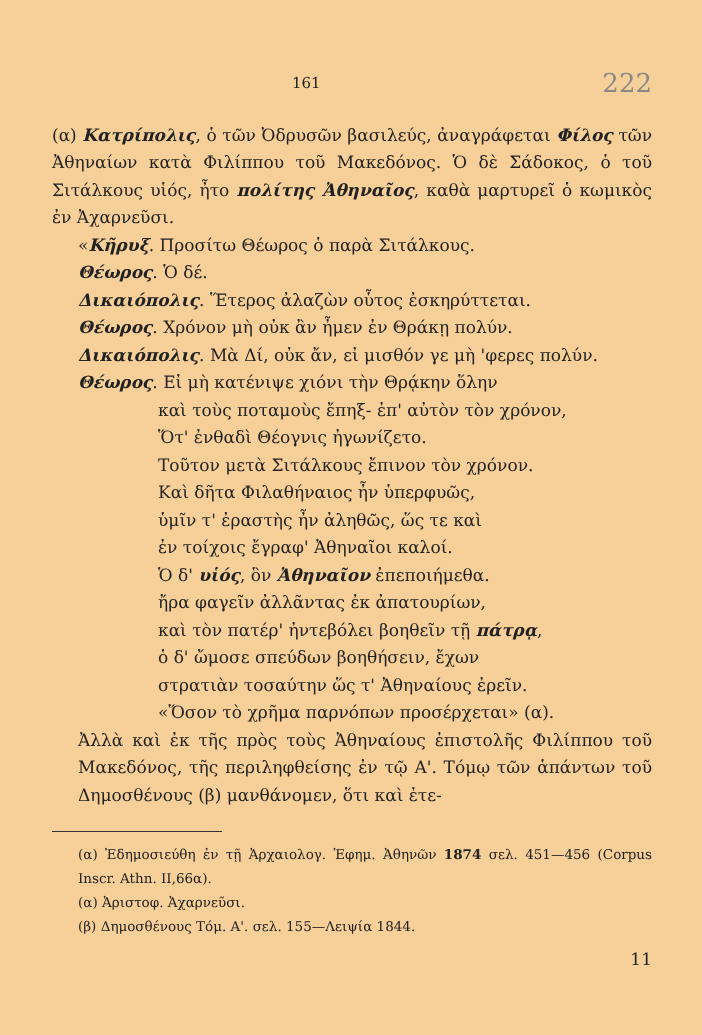161 222
(α) Κατρίπολις, ὁ τῶν Ὀδρυσῶν βασιλεύς, ἀναγράφεται Φίλος τῶν Ἀθηναίων κατὰ Φιλίππου τοῦ Μακεδόνος. Ὁ δὲ Σάδοκος, ὁ τοῦ Σιτάλκους υἱός, ἦτο πολίτης Ἀθηναῖος, καθὰ μαρτυρεῖ ὁ κωμικὸς ἐν Ἀχαρνεῦσι.
«Κῆρυξ. Προσίτω Θέωρος ὁ παρὰ Σιτάλκους.
Θέωρος. Ὁ δέ.
Δικαιόπολις. Ἕτερος ἀλαζὼν οὗτος ἐσκηρύττεται.
Θέωρος. Χρόνον μὴ οὐκ ἂν ἦμεν ἐν Θράκῃ πολύν.
Δικαιόπολις. Μὰ Δί, οὐκ ἄν, εἰ μισθόν γε μὴ 'φερες πολύν.
Θέωρος. Εἰ μὴ κατένιψε χιόνι τὴν Θρᾴκην ὅλην
καὶ τοὺς ποταμοὺς ἔπηξ- ἐπ' αὐτὸν τὸν χρόνον,
Ὅτ' ἐνθαδὶ Θέογνις ἠγωνίζετο.
Τοῦτον μετὰ Σιτάλκους ἔπινον τὸν χρόνον.
Καὶ δῆτα Φιλαθήναιος ἦν ὑπερφυῶς,
ὑμῖν τ' ἐραστὴς ἦν ἀληθῶς, ὥς τε καὶ
ἐν τοίχοις ἔγραφ' Ἀθηναῖοι καλοί.
Ὁ δ' υἱός, ὃν Ἀθηναῖον ἐπεποιήμεθα.
ἤρα φαγεῖν ἀλλᾶντας ἐκ ἀπατουρίων,
καὶ τὸν πατέρ' ἠντεβόλει βοηθεῖν τῇ πάτρᾳ,
ὁ δ' ὤμοσε σπεύδων βοηθήσειν, ἔχων
στρατιὰν τοσαύτην ὥς τ' Ἀθηναίους ἐρεῖν.
«Ὅσον τὸ χρῆμα παρνόπων προσέρχεται» (α).
Ἀλλὰ καὶ ἐκ τῆς πρὸς τοὺς Ἀθηναίους ἐπιστολῆς Φιλίππου τοῦ Μακεδόνος, τῆς περιληφθείσης ἐν τῷ Α'. Τόμῳ τῶν ἁπάντων τοῦ Δημοσθένους (β) μανθάνομεν, ὅτι καὶ ἐτε-
(α) Ἐδημοσιεύθη ἐν τῇ Ἀρχαιολογ. Ἐφημ. Ἀθηνῶν 1874 σελ. 451—456 (Corpus Inscr. Athn. II,66α).
(α) Ἀριστοφ. Ἀχαρνεῦσι.
(β) Δημοσθένους Τόμ. Α'. σελ. 155—Λειψία 1844.
11